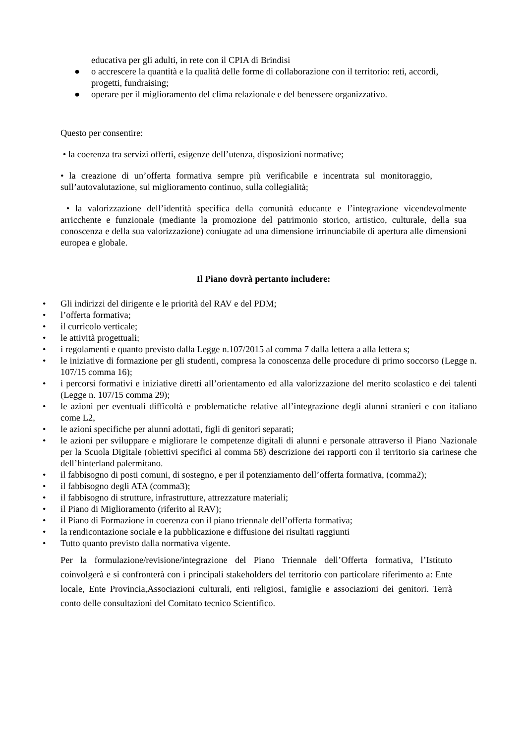educativa per gli adulti, in rete con il CPIA di Brindisi
● o accrescere la quantità e la qualità delle forme di collaborazione con il territorio: reti, accordi, progetti, fundraising;
● operare per il miglioramento del clima relazionale e del benessere organizzativo.
Questo per consentire:
• la coerenza tra servizi offerti, esigenze dell’utenza, disposizioni normative;
• la creazione di un’offerta formativa sempre più verificabile e incentrata sul monitoraggio, sull’autovalutazione, sul miglioramento continuo, sulla collegialità;
• la valorizzazione dell’identità specifica della comunità educante e l’integrazione vicendevolmente arricchente e funzionale (mediante la promozione del patrimonio storico, artistico, culturale, della sua conoscenza e della sua valorizzazione) coniugate ad una dimensione irrinunciabile di apertura alle dimensioni europea e globale.
Il Piano dovrà pertanto includere:
• Gli indirizzi del dirigente e le priorità del RAV e del PDM;
• l’offerta formativa;
• il curricolo verticale;
• le attività progettuali;
• i regolamenti e quanto previsto dalla Legge n.107/2015 al comma 7 dalla lettera a alla lettera s;
• le iniziative di formazione per gli studenti, compresa la conoscenza delle procedure di primo soccorso (Legge n. 107/15 comma 16);
• i percorsi formativi e iniziative diretti all’orientamento ed alla valorizzazione del merito scolastico e dei talenti (Legge n. 107/15 comma 29);
• le azioni per eventuali difficoltà e problematiche relative all’integrazione degli alunni stranieri e con italiano come L2,
• le azioni specifiche per alunni adottati, figli di genitori separati;
• le azioni per sviluppare e migliorare le competenze digitali di alunni e personale attraverso il Piano Nazionale per la Scuola Digitale (obiettivi specifici al comma 58) descrizione dei rapporti con il territorio sia carinese che dell’hinterland palermitano.
• il fabbisogno di posti comuni, di sostegno, e per il potenziamento dell’offerta formativa, (comma2);
• il fabbisogno degli ATA (comma3);
• il fabbisogno di strutture, infrastrutture, attrezzature materiali;
• il Piano di Miglioramento (riferito al RAV);
• il Piano di Formazione in coerenza con il piano triennale dell’offerta formativa;
• la rendicontazione sociale e la pubblicazione e diffusione dei risultati raggiunti
• Tutto quanto previsto dalla normativa vigente.
Per la formulazione/revisione/integrazione del Piano Triennale dell’Offerta formativa, l’Istituto coinvolgerà e si confronterà con i principali stakeholders del territorio con particolare riferimento a: Ente locale, Ente Provincia,Associazioni culturali, enti religiosi, famiglie e associazioni dei genitori. Terrà conto delle consultazioni del Comitato tecnico Scientifico.